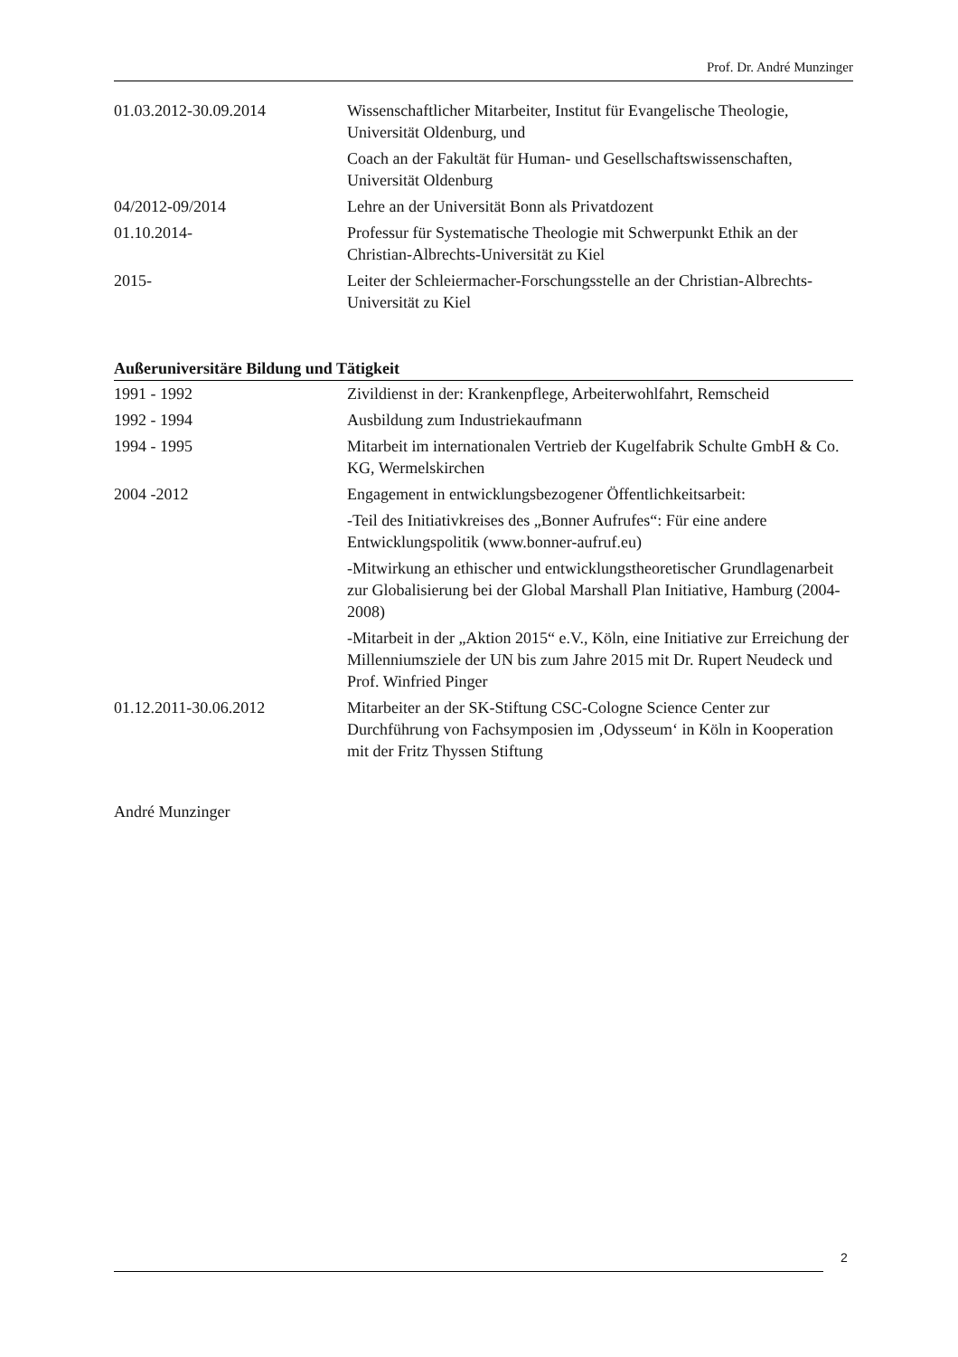Prof. Dr. André Munzinger
| 01.03.2012-30.09.2014 | Wissenschaftlicher Mitarbeiter, Institut für Evangelische Theologie, Universität Oldenburg, und |
| | Coach an der Fakultät für Human- und Gesellschaftswissenschaften, Universität Oldenburg |
| 04/2012-09/2014 | Lehre an der Universität Bonn als Privatdozent |
| 01.10.2014- | Professur für Systematische Theologie mit Schwerpunkt Ethik an der Christian-Albrechts-Universität zu Kiel |
| 2015- | Leiter der Schleiermacher-Forschungsstelle an der Christian-Albrechts-Universität zu Kiel |
Außeruniversitäre Bildung und Tätigkeit
| 1991 - 1992 | Zivildienst in der: Krankenpflege, Arbeiterwohlfahrt, Remscheid |
| 1992 - 1994 | Ausbildung zum Industriekaufmann |
| 1994 - 1995 | Mitarbeit im internationalen Vertrieb der Kugelfabrik Schulte GmbH & Co. KG, Wermelskirchen |
| 2004 -2012 | Engagement in entwicklungsbezogener Öffentlichkeitsarbeit: |
| | -Teil des Initiativkreises des „Bonner Aufrufes“: Für eine andere Entwicklungspolitik (www.bonner-aufruf.eu) |
| | -Mitwirkung an ethischer und entwicklungstheoretischer Grundlagenarbeit zur Globalisierung bei der Global Marshall Plan Initiative, Hamburg (2004-2008) |
| | -Mitarbeit in der „Aktion 2015“ e.V., Köln, eine Initiative zur Erreichung der Millenniumsziele der UN bis zum Jahre 2015 mit Dr. Rupert Neudeck und Prof. Winfried Pinger |
| 01.12.2011-30.06.2012 | Mitarbeiter an der SK-Stiftung CSC-Cologne Science Center zur Durchführung von Fachsymposien im ‚Odysseum‘ in Köln in Kooperation mit der Fritz Thyssen Stiftung |
André Munzinger
2